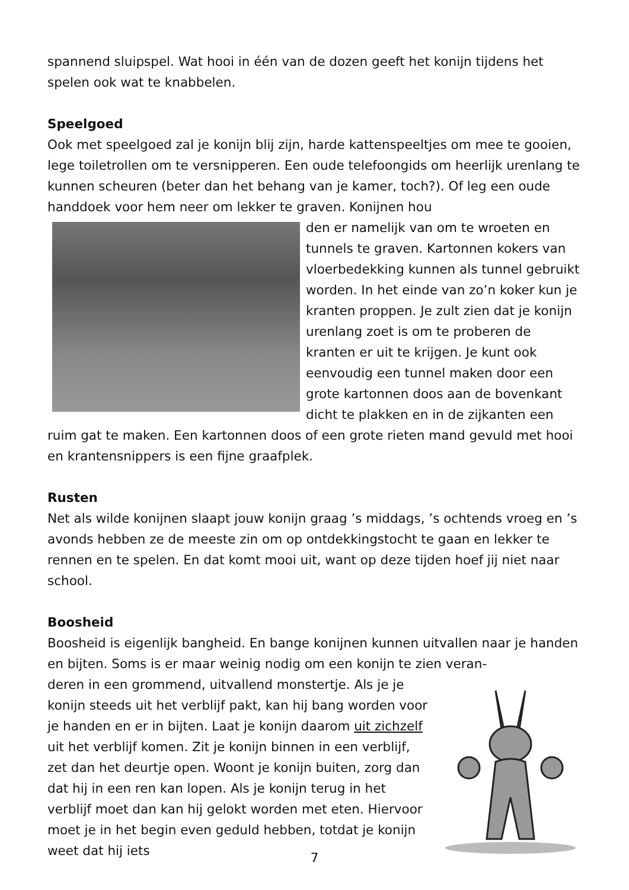spannend sluipspel. Wat hooi in één van de dozen geeft het konijn tijdens het spelen ook wat te knabbelen.
Speelgoed
Ook met speelgoed zal je konijn blij zijn, harde kattenspeeltjes om mee te gooien, lege toiletrollen om te versnipperen. Een oude telefoongids om heerlijk urenlang te kunnen scheuren (beter dan het behang van je kamer, toch?). Of leg een oude handdoek voor hem neer om lekker te graven. Konijnen hou
den er namelijk van om te wroeten en tunnels te graven. Kartonnen kokers van vloerbedekking kunnen als tunnel gebruikt worden. In het einde van zo’n koker kun je kranten proppen. Je zult zien dat je konijn urenlang zoet is om te proberen de kranten er uit te krijgen. Je kunt ook eenvoudig een tunnel maken door een grote kartonnen doos aan de bovenkant dicht te plakken en in de zijkanten een ruim gat te maken. Een kartonnen doos of een grote rieten mand gevuld met hooi en krantensnippers is een fijne graafplek.
Rusten
Net als wilde konijnen slaapt jouw konijn graag ’s middags, ’s ochtends vroeg en ’s avonds hebben ze de meeste zin om op ontdekkingstocht te gaan en lekker te rennen en te spelen. En dat komt mooi uit, want op deze tijden hoef jij niet naar school.
Boosheid
Boosheid is eigenlijk bangheid. En bange konijnen kunnen uitvallen naar je handen en bijten. Soms is er maar weinig nodig om een konijn te zien veran-
deren in een grommend, uitvallend monstertje. Als je je konijn steeds uit het verblijf pakt, kan hij bang worden voor je handen en er in bijten. Laat je konijn daarom uit zichzelf uit het verblijf komen. Zit je konijn binnen in een verblijf, zet dan het deurtje open. Woont je konijn buiten, zorg dan dat hij in een ren kan lopen. Als je konijn terug in het verblijf moet dan kan hij gelokt worden met eten. Hiervoor moet je in het begin even geduld hebben, totdat je konijn weet dat hij iets
7